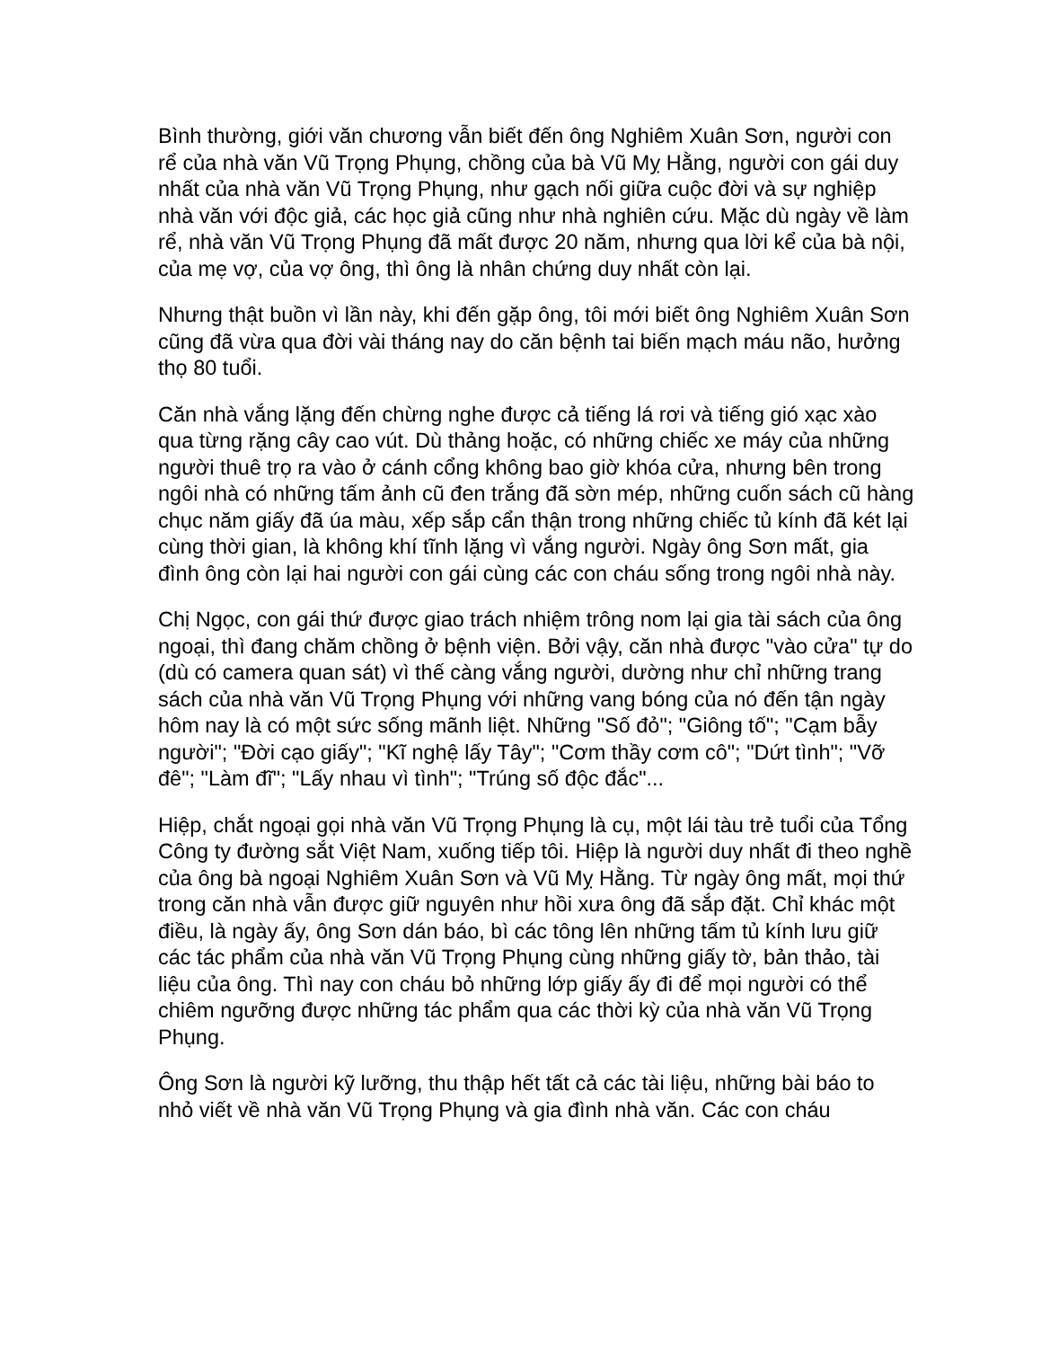Bình thường, giới văn chương vẫn biết đến ông Nghiêm Xuân Sơn, người con rể của nhà văn Vũ Trọng Phụng, chồng của bà Vũ Mỵ Hằng, người con gái duy nhất của nhà văn Vũ Trọng Phụng, như gạch nối giữa cuộc đời và sự nghiệp nhà văn với độc giả, các học giả cũng như nhà nghiên cứu. Mặc dù ngày về làm rể, nhà văn Vũ Trọng Phụng đã mất được 20 năm, nhưng qua lời kể của bà nội, của mẹ vợ, của vợ ông, thì ông là nhân chứng duy nhất còn lại.
Nhưng thật buồn vì lần này, khi đến gặp ông, tôi mới biết ông Nghiêm Xuân Sơn cũng đã vừa qua đời vài tháng nay do căn bệnh tai biến mạch máu não, hưởng thọ 80 tuổi.
Căn nhà vắng lặng đến chừng nghe được cả tiếng lá rơi và tiếng gió xạc xào qua từng rặng cây cao vút. Dù thảng hoặc, có những chiếc xe máy của những người thuê trọ ra vào ở cánh cổng không bao giờ khóa cửa, nhưng bên trong ngôi nhà có những tấm ảnh cũ đen trắng đã sờn mép, những cuốn sách cũ hàng chục năm giấy đã úa màu, xếp sắp cẩn thận trong những chiếc tủ kính đã két lại cùng thời gian, là không khí tĩnh lặng vì vắng người. Ngày ông Sơn mất, gia đình ông còn lại hai người con gái cùng các con cháu sống trong ngôi nhà này.
Chị Ngọc, con gái thứ được giao trách nhiệm trông nom lại gia tài sách của ông ngoại, thì đang chăm chồng ở bệnh viện. Bởi vậy, căn nhà được "vào cửa" tự do (dù có camera quan sát) vì thế càng vắng người, dường như chỉ những trang sách của nhà văn Vũ Trọng Phụng với những vang bóng của nó đến tận ngày hôm nay là có một sức sống mãnh liệt. Những "Số đỏ"; "Giông tố"; "Cạm bẫy người"; "Đời cạo giấy"; "Kĩ nghệ lấy Tây"; "Cơm thầy cơm cô"; "Dứt tình"; "Vỡ đê"; "Làm đĩ"; "Lấy nhau vì tình"; "Trúng số độc đắc"...
Hiệp, chắt ngoại gọi nhà văn Vũ Trọng Phụng là cụ, một lái tàu trẻ tuổi của Tổng Công ty đường sắt Việt Nam, xuống tiếp tôi. Hiệp là người duy nhất đi theo nghề của ông bà ngoại Nghiêm Xuân Sơn và Vũ Mỵ Hằng. Từ ngày ông mất, mọi thứ trong căn nhà vẫn được giữ nguyên như hồi xưa ông đã sắp đặt. Chỉ khác một điều, là ngày ấy, ông Sơn dán báo, bì các tông lên những tấm tủ kính lưu giữ các tác phẩm của nhà văn Vũ Trọng Phụng cùng những giấy tờ, bản thảo, tài liệu của ông. Thì nay con cháu bỏ những lớp giấy ấy đi để mọi người có thể chiêm ngưỡng được những tác phẩm qua các thời kỳ của nhà văn Vũ Trọng Phụng.
Ông Sơn là người kỹ lưỡng, thu thập hết tất cả các tài liệu, những bài báo to nhỏ viết về nhà văn Vũ Trọng Phụng và gia đình nhà văn. Các con cháu